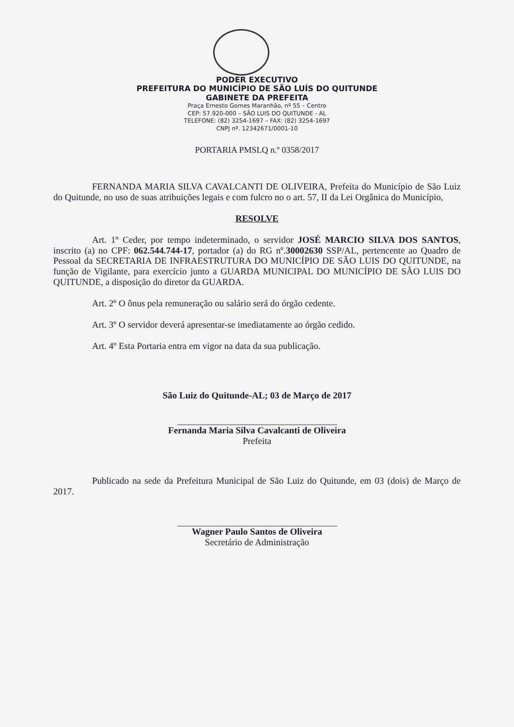PODER EXECUTIVO
PREFEITURA DO MUNICÍPIO DE SÃO LUÍS DO QUITUNDE
GABINETE DA PREFEITA
Praça Ernesto Gomes Maranhão, nº 55 – Centro
CEP: 57.920-000 – SÃO LUIS DO QUITUNDE - AL
TELEFONE: (82) 3254-1697 – FAX: (82) 3254-1697
CNPJ nº. 12342671/0001-10
PORTARIA PMSLQ n.º 0358/2017
FERNANDA MARIA SILVA CAVALCANTI DE OLIVEIRA, Prefeita do Município de São Luiz do Quitunde, no uso de suas atribuições legais e com fulcro no o art. 57, II da Lei Orgânica do Município,
RESOLVE
Art. 1º Ceder, por tempo indeterminado, o servidor JOSÉ MARCIO SILVA DOS SANTOS, inscrito (a) no CPF: 062.544.744-17, portador (a) do RG nº.30002630 SSP/AL, pertencente ao Quadro de Pessoal da SECRETARIA DE INFRAESTRUTURA DO MUNICÍPIO DE SÃO LUIS DO QUITUNDE, na função de Vigilante, para exercício junto a GUARDA MUNICIPAL DO MUNICÍPIO DE SÃO LUIS DO QUITUNDE, a disposição do diretor da GUARDA.
Art. 2º O ônus pela remuneração ou salário será do órgão cedente.
Art. 3º O servidor deverá apresentar-se imediatamente ao órgão cedido.
Art. 4º Esta Portaria entra em vigor na data da sua publicação.
São Luiz do Quitunde-AL; 03 de Março de 2017
Fernanda Maria Silva Cavalcanti de Oliveira
Prefeita
Publicado na sede da Prefeitura Municipal de São Luiz do Quitunde, em 03 (dois) de Março de 2017.
Wagner Paulo Santos de Oliveira
Secretário de Administração